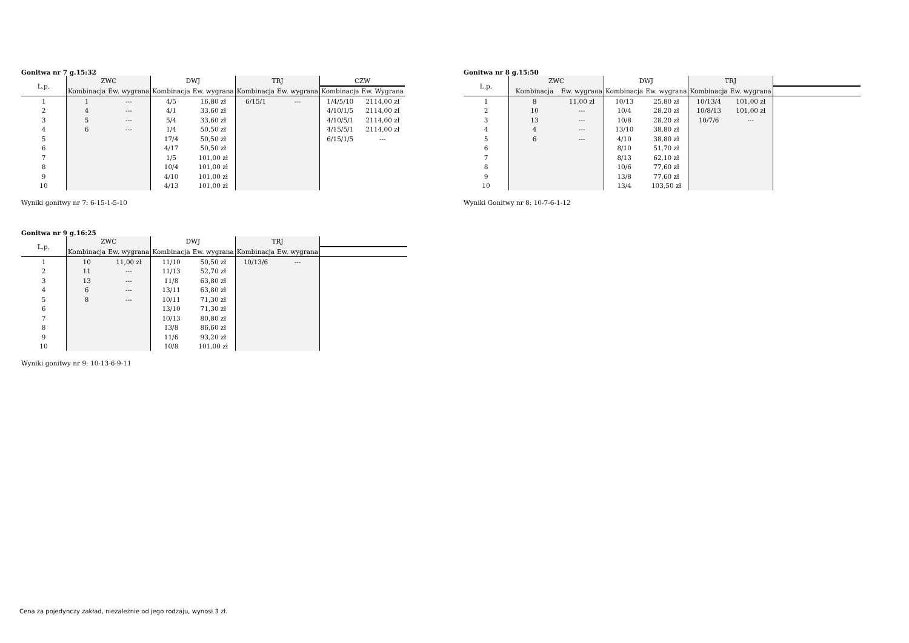Gonitwa nr 7 g.15:32
| L.p. | ZWC | | DWJ | | TRJ | | CZW | |
| --- | --- | --- | --- | --- | --- | --- | --- | --- |
| | Kombinacja | Ew. wygrana | Kombinacja | Ew. wygrana | Kombinacja | Ew. wygrana | Kombinacja | Ew. Wygrana |
| 1 | 1 | --- | 4/5 | 16,80 zł | 6/15/1 | --- | 1/4/5/10 | 2114,00 zł |
| 2 | 4 | --- | 4/1 | 33,60 zł | | | 4/10/1/5 | 2114,00 zł |
| 3 | 5 | --- | 5/4 | 33,60 zł | | | 4/10/5/1 | 2114,00 zł |
| 4 | 6 | --- | 1/4 | 50,50 zł | | | 4/15/5/1 | 2114,00 zł |
| 5 | | | 17/4 | 50,50 zł | | | 6/15/1/5 | --- |
| 6 | | | 4/17 | 50,50 zł | | | | |
| 7 | | | 1/5 | 101,00 zł | | | | |
| 8 | | | 10/4 | 101,00 zł | | | | |
| 9 | | | 4/10 | 101,00 zł | | | | |
| 10 | | | 4/13 | 101,00 zł | | | | |
Wyniki gonitwy nr 7: 6-15-1-5-10
Gonitwa nr 8 g.15:50
| L.p. | ZWC | | DWJ | | TRJ | | |
| --- | --- | --- | --- | --- | --- | --- | --- |
| | Kombinacja | Ew. wygrana | Kombinacja | Ew. wygrana | Kombinacja | Ew. wygrana | |
| 1 | 8 | 11,00 zł | 10/13 | 25,80 zł | 10/13/4 | 101,00 zł | |
| 2 | 10 | --- | 10/4 | 28,20 zł | 10/8/13 | 101,00 zł | |
| 3 | 13 | --- | 10/8 | 28,20 zł | 10/7/6 | --- | |
| 4 | 4 | --- | 13/10 | 38,80 zł | | | |
| 5 | 6 | --- | 4/10 | 38,80 zł | | | |
| 6 | | | 8/10 | 51,70 zł | | | |
| 7 | | | 8/13 | 62,10 zł | | | |
| 8 | | | 10/6 | 77,60 zł | | | |
| 9 | | | 13/8 | 77,60 zł | | | |
| 10 | | | 13/4 | 103,50 zł | | | |
Wyniki Gonitwy nr 8: 10-7-6-1-12
Gonitwa nr 9 g.16:25
| L.p. | ZWC | | DWJ | | TRJ | | |
| --- | --- | --- | --- | --- | --- | --- | --- |
| | Kombinacja | Ew. wygrana | Kombinacja | Ew. wygrana | Kombinacja | Ew. wygrana | |
| 1 | 10 | 11,00 zł | 11/10 | 50,50 zł | 10/13/6 | --- | |
| 2 | 11 | --- | 11/13 | 52,70 zł | | | |
| 3 | 13 | --- | 11/8 | 63,80 zł | | | |
| 4 | 6 | --- | 13/11 | 63,80 zł | | | |
| 5 | 8 | --- | 10/11 | 71,30 zł | | | |
| 6 | | | 13/10 | 71,30 zł | | | |
| 7 | | | 10/13 | 80,80 zł | | | |
| 8 | | | 13/8 | 86,60 zł | | | |
| 9 | | | 11/6 | 93,20 zł | | | |
| 10 | | | 10/8 | 101,00 zł | | | |
Wyniki gonitwy nr 9: 10-13-6-9-11
Cena za pojedynczy zakład, niezależnie od jego rodzaju, wynosi 3 zł.